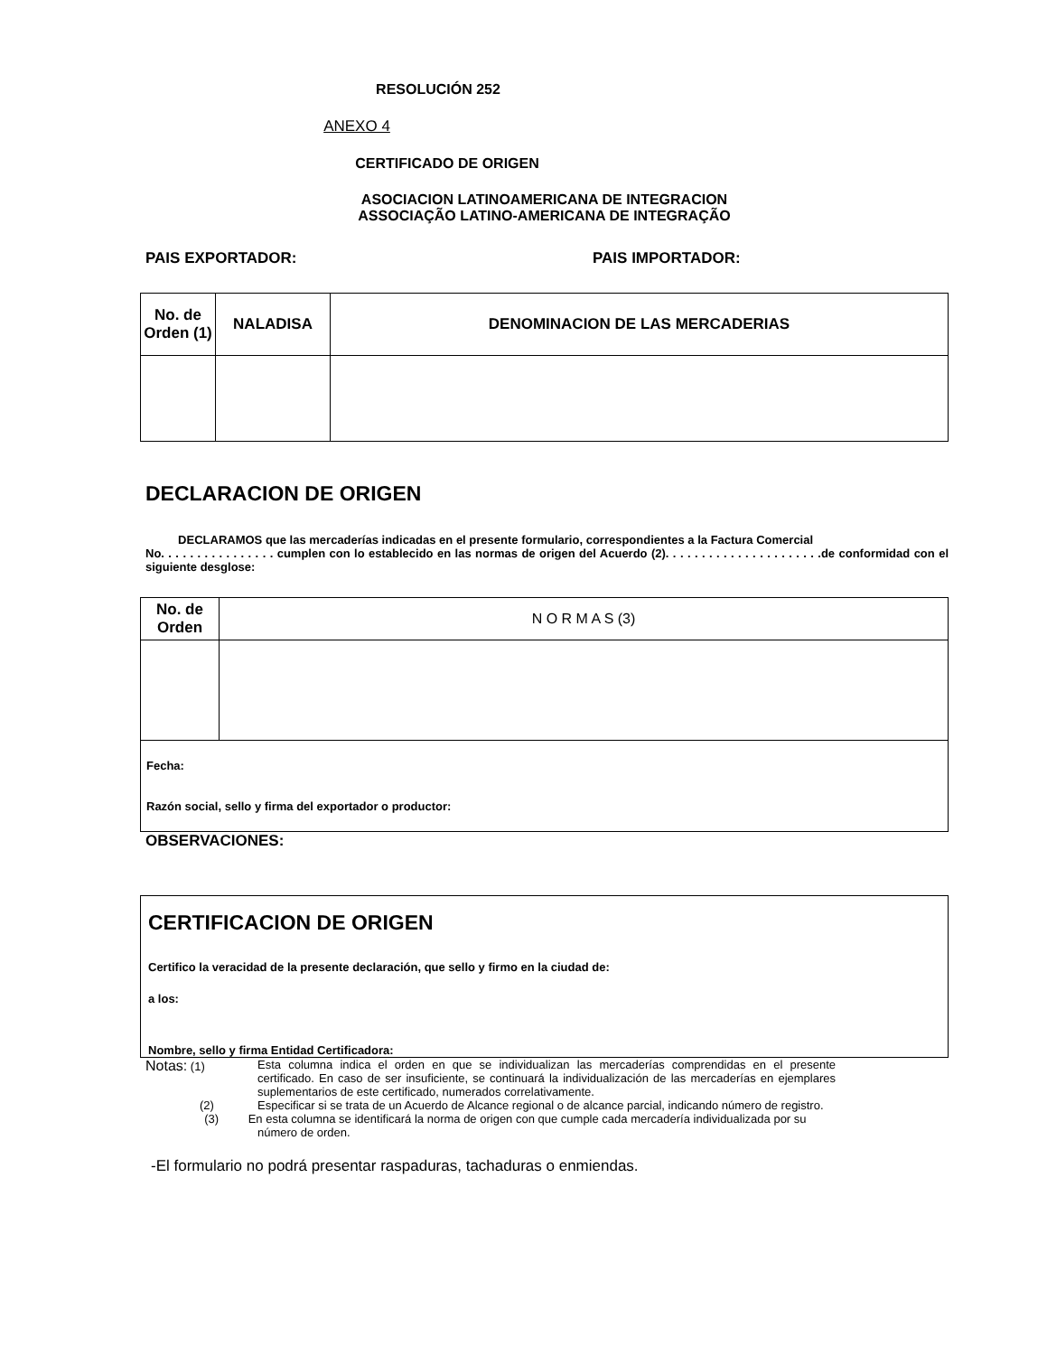RESOLUCIÓN 252
ANEXO 4
CERTIFICADO DE ORIGEN
ASOCIACION LATINOAMERICANA DE INTEGRACION
ASSOCIAÇÃO LATINO-AMERICANA DE INTEGRAÇÃO
PAIS EXPORTADOR: PAIS IMPORTADOR:
| No. de Orden (1) | NALADISA | DENOMINACION DE LAS MERCADERIAS |
| --- | --- | --- |
DECLARACION DE ORIGEN
DECLARAMOS que las mercaderías indicadas en el presente formulario, correspondientes a la Factura Comercial
No. . . . . . . . . . . . . . . . cumplen con lo establecido en las normas de origen del Acuerdo (2). . . . . . . . . . . . . . . . . . . . . .de conformidad con el siguiente desglose:
| No. de Orden | N O R M A S (3) |
| Fecha: Razón social, sello y firma del exportador o productor: | |
OBSERVACIONES:
CERTIFICACION DE ORIGEN
Certifico la veracidad de la presente declaración, que sello y firmo en la ciudad de:
a los:
Nombre, sello y firma Entidad Certificadora:
Notas: (1) Esta columna indica el orden en que se individualizan las mercaderías comprendidas en el presente certificado. En caso de ser insuficiente, se continuará la individualización de las mercaderías en ejemplares suplementarios de este certificado, numerados correlativamente.
(2) Especificar si se trata de un Acuerdo de Alcance regional o de alcance parcial, indicando número de registro.
(3) En esta columna se identificará la norma de origen con que cumple cada mercadería individualizada por su
número de orden.
-El formulario no podrá presentar raspaduras, tachaduras o enmiendas.